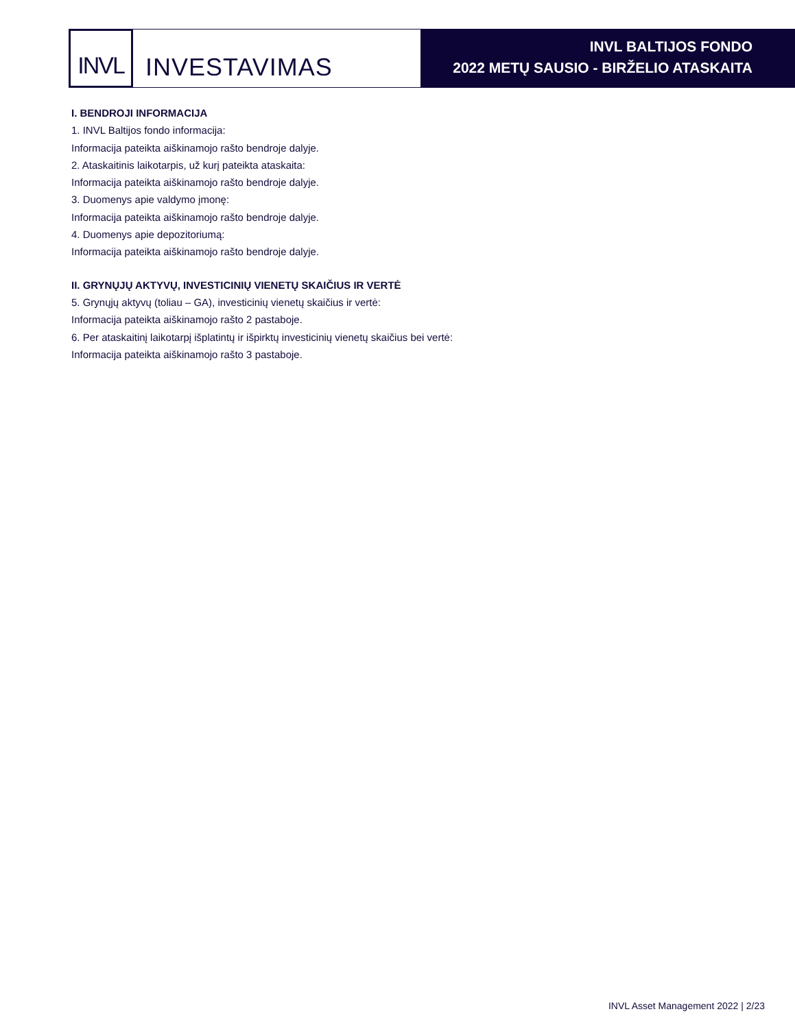INVL
INVESTAVIMAS
INVL BALTIJOS FONDO
2022 METŲ SAUSIO - BIRŽELIO ATASKAITA
I. BENDROJI INFORMACIJA
1. INVL Baltijos fondo informacija:
Informacija pateikta aiškinamojo rašto bendroje dalyje.
2. Ataskaitinis laikotarpis, už kurį pateikta ataskaita:
Informacija pateikta aiškinamojo rašto bendroje dalyje.
3. Duomenys apie valdymo įmonę:
Informacija pateikta aiškinamojo rašto bendroje dalyje.
4. Duomenys apie depozitoriumą:
Informacija pateikta aiškinamojo rašto bendroje dalyje.
II. GRYNŲJŲ AKTYVŲ, INVESTICINIŲ VIENETŲ SKAIČIUS IR VERTĖ
5. Grynųjų aktyvų (toliau – GA), investicinių vienetų skaičius ir vertė:
Informacija pateikta aiškinamojo rašto 2 pastaboje.
6. Per ataskaitinį laikotarpį išplatintų ir išpirktų investicinių vienetų skaičius bei vertė:
Informacija pateikta aiškinamojo rašto 3 pastaboje.
INVL Asset Management 2022 | 2/23